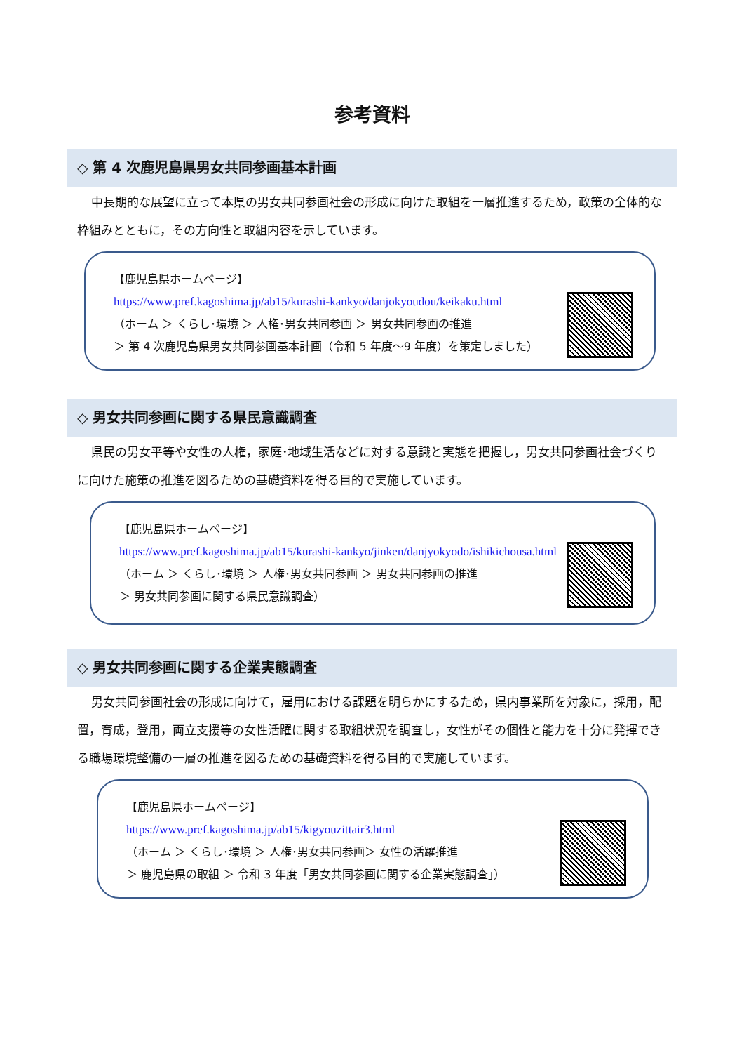参考資料
◇ 第 4 次鹿児島県男女共同参画基本計画
中長期的な展望に立って本県の男女共同参画社会の形成に向けた取組を一層推進するため，政策の全体的な枠組みとともに，その方向性と取組内容を示しています。
【鹿児島県ホームページ】
https://www.pref.kagoshima.jp/ab15/kurashi-kankyo/danjokyoudou/keikaku.html
（ホーム ＞ くらし･環境 ＞ 人権･男女共同参画 ＞ 男女共同参画の推進
＞ 第 4 次鹿児島県男女共同参画基本計画（令和 5 年度～9 年度）を策定しました）
◇ 男女共同参画に関する県民意識調査
県民の男女平等や女性の人権，家庭･地域生活などに対する意識と実態を把握し，男女共同参画社会づくりに向けた施策の推進を図るための基礎資料を得る目的で実施しています。
【鹿児島県ホームページ】
https://www.pref.kagoshima.jp/ab15/kurashi-kankyo/jinken/danjyokyodo/ishikichousa.html
（ホーム ＞ くらし･環境 ＞ 人権･男女共同参画 ＞ 男女共同参画の推進
＞ 男女共同参画に関する県民意識調査）
◇ 男女共同参画に関する企業実態調査
男女共同参画社会の形成に向けて，雇用における課題を明らかにするため，県内事業所を対象に，採用，配置，育成，登用，両立支援等の女性活躍に関する取組状況を調査し，女性がその個性と能力を十分に発揮できる職場環境整備の一層の推進を図るための基礎資料を得る目的で実施しています。
【鹿児島県ホームページ】
https://www.pref.kagoshima.jp/ab15/kigyouzittair3.html
（ホーム ＞ くらし･環境 ＞ 人権･男女共同参画＞ 女性の活躍推進
＞ 鹿児島県の取組 ＞ 令和 3 年度「男女共同参画に関する企業実態調査」）